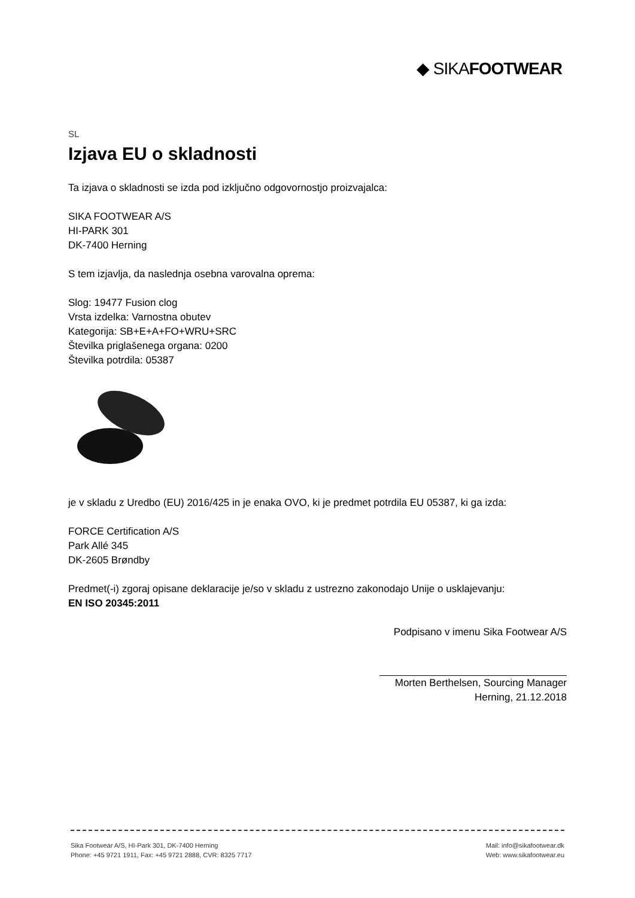◆ SIKAFOOTWEAR
SL
Izjava EU o skladnosti
Ta izjava o skladnosti se izda pod izključno odgovornostjo proizvajalca:
SIKA FOOTWEAR A/S
HI-PARK 301
DK-7400 Herning
S tem izjavlja, da naslednja osebna varovalna oprema:
Slog: 19477 Fusion clog
Vrsta izdelka: Varnostna obutev
Kategorija: SB+E+A+FO+WRU+SRC
Številka priglašenega organa: 0200
Številka potrdila: 05387
je v skladu z Uredbo (EU) 2016/425 in je enaka OVO, ki je predmet potrdila EU 05387, ki ga izda:
FORCE Certification A/S
Park Allé 345
DK-2605 Brøndby
Predmet(-i) zgoraj opisane deklaracije je/so v skladu z ustrezno zakonodajo Unije o usklajevanju:
EN ISO 20345:2011
Podpisano v imenu Sika Footwear A/S
Morten Berthelsen, Sourcing Manager
Herning, 21.12.2018
Sika Footwear A/S, HI-Park 301, DK-7400 Herning
Phone: +45 9721 1911, Fax: +45 9721 2888, CVR: 8325 7717
Mail: info@sikafootwear.dk
Web: www.sikafootwear.eu